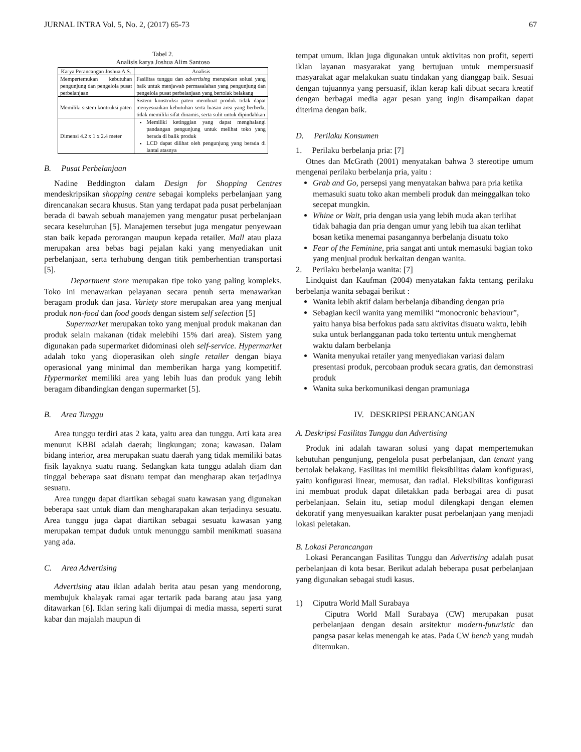JURNAL INTRA Vol. 5, No. 2, (2017) 65-73 67
Tabel 2.
Analisis karya Joshua Alim Santoso
| Karya Perancangan Joshua A.S. | Analisis |
| --- | --- |
| Mempertemukan kebutuhan pengunjung dan pengelola pusat perbelanjaan | Fasilitas tunggu dan advertising merupakan solusi yang baik untuk menjawab permasalahan yang pengunjung dan pengelola pusat perbelanjaan yang bertolak belakang |
| Memiliki sistem kontruksi paten | Sistem konstruksi paten membuat produk tidak dapat menyesuaikan kebutuhan serta luasan area yang berbeda, tidak memiliki sifat dinamis, serta sulit untuk dipindahkan |
| Dimensi 4.2 x 1 x 2.4 meter | Memiliki ketinggian yang dapat menghalangi pandangan pengunjung untuk melihat toko yang berada di balik produk LCD dapat dilihat oleh pengunjung yang berada di lantai atasnya |
B. Pusat Perbelanjaan
Nadine Beddington dalam Design for Shopping Centres mendeskripsikan shopping centre sebagai kompleks perbelanjaan yang direncanakan secara khusus. Stan yang terdapat pada pusat perbelanjaan berada di bawah sebuah manajemen yang mengatur pusat perbelanjaan secara keseluruhan [5]. Manajemen tersebut juga mengatur penyewaan stan baik kepada perorangan maupun kepada retailer. Mall atau plaza merupakan area bebas bagi pejalan kaki yang menyediakan unit perbelanjaan, serta terhubung dengan titik pemberhentian transportasi [5].
Department store merupakan tipe toko yang paling kompleks. Toko ini menawarkan pelayanan secara penuh serta menawarkan beragam produk dan jasa. Variety store merupakan area yang menjual produk non-food dan food goods dengan sistem self selection [5]
Supermarket merupakan toko yang menjual produk makanan dan produk selain makanan (tidak melebihi 15% dari area). Sistem yang digunakan pada supermarket didominasi oleh self-service. Hypermarket adalah toko yang dioperasikan oleh single retailer dengan biaya operasional yang minimal dan memberikan harga yang kompetitif. Hypermarket memiliki area yang lebih luas dan produk yang lebih beragam dibandingkan dengan supermarket [5].
B. Area Tunggu
Area tunggu terdiri atas 2 kata, yaitu area dan tunggu. Arti kata area menurut KBBI adalah daerah; lingkungan; zona; kawasan. Dalam bidang interior, area merupakan suatu daerah yang tidak memiliki batas fisik layaknya suatu ruang. Sedangkan kata tunggu adalah diam dan tinggal beberapa saat disuatu tempat dan mengharap akan terjadinya sesuatu.
Area tunggu dapat diartikan sebagai suatu kawasan yang digunakan beberapa saat untuk diam dan mengharapakan akan terjadinya sesuatu. Area tunggu juga dapat diartikan sebagai sesuatu kawasan yang merupakan tempat duduk untuk menunggu sambil menikmati suasana yang ada.
C. Area Advertising
Advertising atau iklan adalah berita atau pesan yang mendorong, membujuk khalayak ramai agar tertarik pada barang atau jasa yang ditawarkan [6]. Iklan sering kali dijumpai di media massa, seperti surat kabar dan majalah maupun di
tempat umum. Iklan juga digunakan untuk aktivitas non profit, seperti iklan layanan masyarakat yang bertujuan untuk mempersuasif masyarakat agar melakukan suatu tindakan yang dianggap baik. Sesuai dengan tujuannya yang persuasif, iklan kerap kali dibuat secara kreatif dengan berbagai media agar pesan yang ingin disampaikan dapat diterima dengan baik.
D. Perilaku Konsumen
1. Perilaku berbelanja pria: [7]
Otnes dan McGrath (2001) menyatakan bahwa 3 stereotipe umum mengenai perilaku berbelanja pria, yaitu :
Grab and Go, persepsi yang menyatakan bahwa para pria ketika memasuki suatu toko akan membeli produk dan meinggalkan toko secepat mungkin.
Whine or Wait, pria dengan usia yang lebih muda akan terlihat tidak bahagia dan pria dengan umur yang lebih tua akan terlihat bosan ketika menemai pasangannya berbelanja disuatu toko
Fear of the Feminine, pria sangat anti untuk memasuki bagian toko yang menjual produk berkaitan dengan wanita.
2. Perilaku berbelanja wanita: [7]
Lindquist dan Kaufman (2004) menyatakan fakta tentang perilaku berbelanja wanita sebagai berikut :
Wanita lebih aktif dalam berbelanja dibanding dengan pria
Sebagian kecil wanita yang memiliki “monocronic behaviour”, yaitu hanya bisa berfokus pada satu aktivitas disuatu waktu, lebih suka untuk berlangganan pada toko tertentu untuk menghemat waktu dalam berbelanja
Wanita menyukai retailer yang menyediakan variasi dalam presentasi produk, percobaan produk secara gratis, dan demonstrasi produk
Wanita suka berkomunikasi dengan pramuniaga
IV. DESKRIPSI PERANCANGAN
A. Deskripsi Fasilitas Tunggu dan Advertising
Produk ini adalah tawaran solusi yang dapat mempertemukan kebutuhan pengunjung, pengelola pusat perbelanjaan, dan tenant yang bertolak belakang. Fasilitas ini memiliki fleksibilitas dalam konfigurasi, yaitu konfigurasi linear, memusat, dan radial. Fleksibilitas konfigurasi ini membuat produk dapat diletakkan pada berbagai area di pusat perbelanjaan. Selain itu, setiap modul dilengkapi dengan elemen dekoratif yang menyesuaikan karakter pusat perbelanjaan yang menjadi lokasi peletakan.
B. Lokasi Perancangan
Lokasi Perancangan Fasilitas Tunggu dan Advertising adalah pusat perbelanjaan di kota besar. Berikut adalah beberapa pusat perbelanjaan yang digunakan sebagai studi kasus.
1) Ciputra World Mall Surabaya
Ciputra World Mall Surabaya (CW) merupakan pusat perbelanjaan dengan desain arsitektur modern-futuristic dan pangsa pasar kelas menengah ke atas. Pada CW bench yang mudah ditemukan.